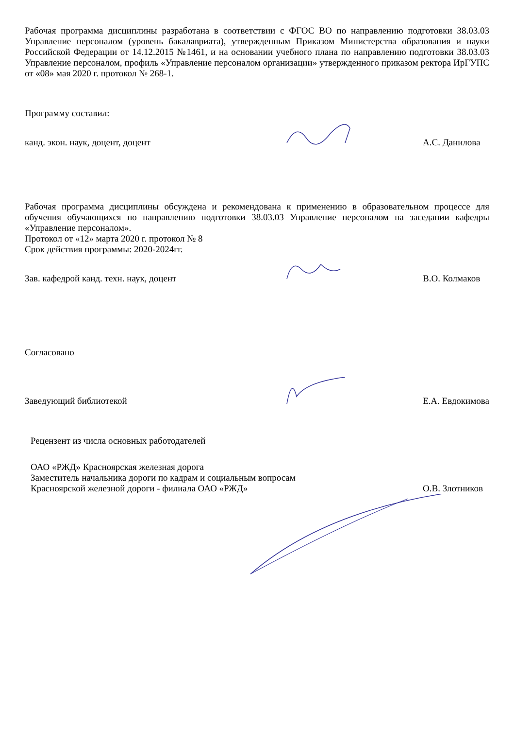Рабочая программа дисциплины разработана в соответствии с ФГОС ВО по направлению подготовки 38.03.03 Управление персоналом (уровень бакалавриата), утвержденным Приказом Министерства образования и науки Российской Федерации от 14.12.2015 №1461, и на основании учебного плана по направлению подготовки 38.03.03 Управление персоналом, профиль «Управление персоналом организации» утвержденного приказом ректора ИрГУПС от «08» мая 2020 г. протокол № 268-1.
Программу составил:
канд. экон. наук, доцент, доцент
А.С. Данилова
Рабочая программа дисциплины обсуждена и рекомендована к применению в образовательном процессе для обучения обучающихся по направлению подготовки 38.03.03 Управление персоналом на заседании кафедры «Управление персоналом».
Протокол от «12» марта 2020 г. протокол № 8
Срок действия программы: 2020-2024гг.
Зав. кафедрой канд. техн. наук, доцент
В.О. Колмаков
Согласовано
Заведующий библиотекой
Е.А. Евдокимова
Рецензент из числа основных работодателей
ОАО «РЖД» Красноярская железная дорога
Заместитель начальника дороги по кадрам и социальным вопросам
Красноярской железной дороги - филиала ОАО «РЖД»
О.В. Злотников